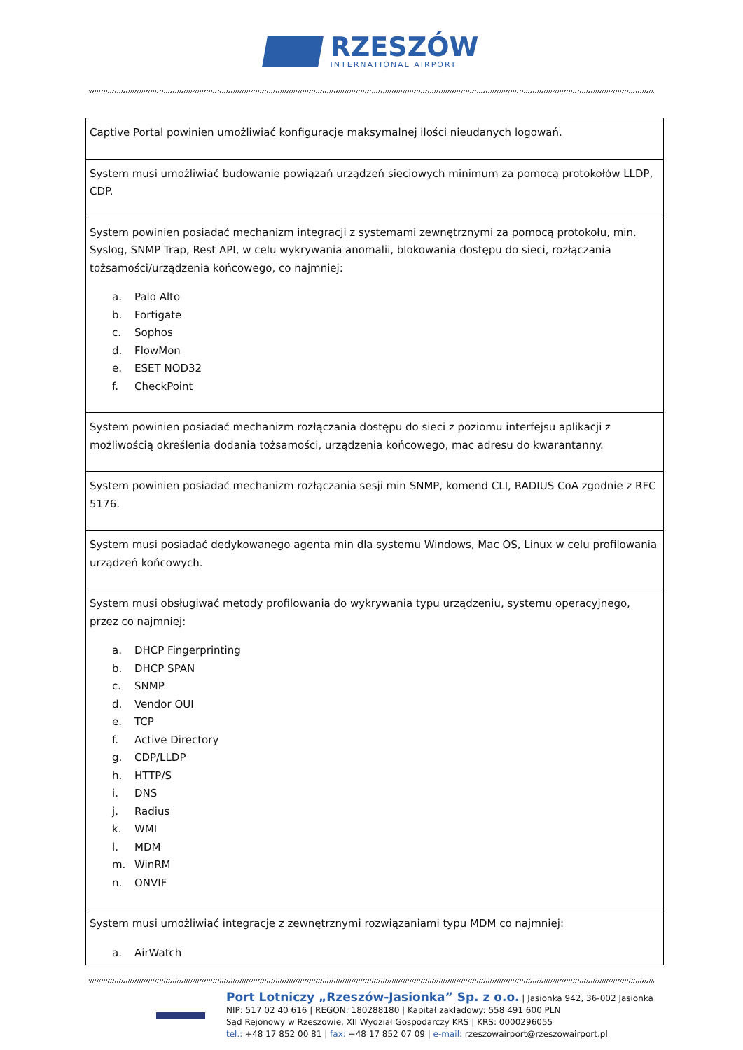RZESZÓW
INTERNATIONAL AIRPORT
| Captive Portal powinien umożliwiać konfiguracje maksymalnej ilości nieudanych logowań. |
| System musi umożliwiać budowanie powiązań urządzeń sieciowych minimum za pomocą protokołów LLDP, CDP. |
| System powinien posiadać mechanizm integracji z systemami zewnętrznymi za pomocą protokołu, min. Syslog, SNMP Trap, Rest API, w celu wykrywania anomalii, blokowania dostępu do sieci, rozłączania tożsamości/urządzenia końcowego, co najmniej: a. Palo Alto b. Fortigate c. Sophos d. FlowMon e. ESET NOD32 f. CheckPoint |
| System powinien posiadać mechanizm rozłączania dostępu do sieci z poziomu interfejsu aplikacji z możliwością określenia dodania tożsamości, urządzenia końcowego, mac adresu do kwarantanny. |
| System powinien posiadać mechanizm rozłączania sesji min SNMP, komend CLI, RADIUS CoA zgodnie z RFC 5176. |
| System musi posiadać dedykowanego agenta min dla systemu Windows, Mac OS, Linux w celu profilowania urządzeń końcowych. |
| System musi obsługiwać metody profilowania do wykrywania typu urządzeniu, systemu operacyjnego, przez co najmniej: a. DHCP Fingerprinting b. DHCP SPAN c. SNMP d. Vendor OUI e. TCP f. Active Directory g. CDP/LLDP h. HTTP/S i. DNS j. Radius k. WMI l. MDM m. WinRM n. ONVIF |
| System musi umożliwiać integracje z zewnętrznymi rozwiązaniami typu MDM co najmniej: a. AirWatch |
Port Lotniczy „Rzeszów-Jasionka” Sp. z o.o. | Jasionka 942, 36-002 Jasionka
NIP: 517 02 40 616 | REGON: 180288180 | Kapitał zakładowy: 558 491 600 PLN
Sąd Rejonowy w Rzeszowie, XII Wydział Gospodarczy KRS | KRS: 0000296055
tel.: +48 17 852 00 81 | fax: +48 17 852 07 09 | e-mail: rzeszowairport@rzeszowairport.pl